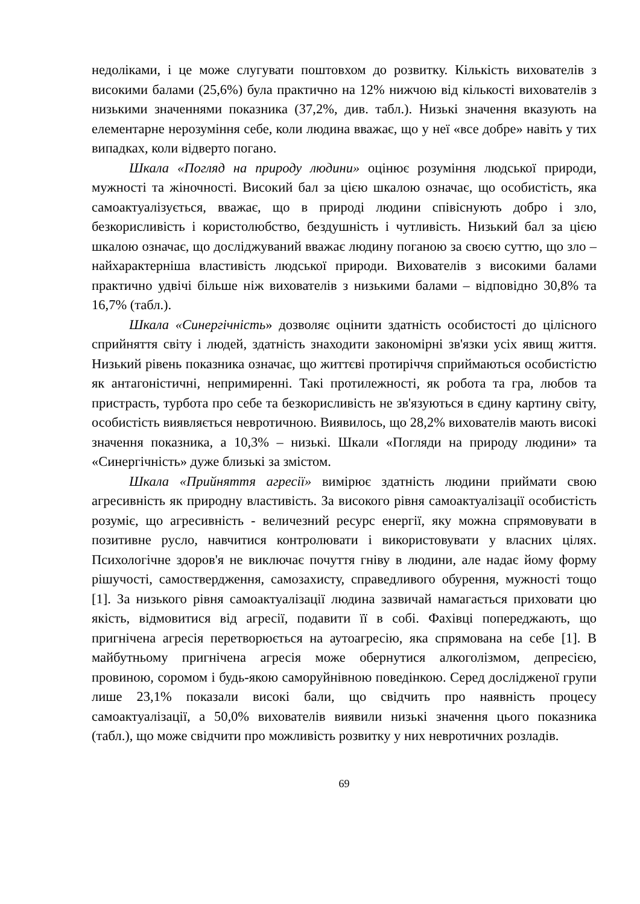недоліками, і це може слугувати поштовхом до розвитку. Кількість вихователів з високими балами (25,6%) була практично на 12% нижчою від кількості вихователів з низькими значеннями показника (37,2%, див. табл.). Низькі значення вказують на елементарне нерозуміння себе, коли людина вважає, що у неї «все добре» навіть у тих випадках, коли відверто погано.
Шкала «Погляд на природу людини» оцінює розуміння людської природи, мужності та жіночності. Високий бал за цією шкалою означає, що особистість, яка самоактуалізується, вважає, що в природі людини співіснують добро і зло, безкорисливість і користолюбство, бездушність і чутливість. Низький бал за цією шкалою означає, що досліджуваний вважає людину поганою за своєю суттю, що зло – найхарактерніша властивість людської природи. Вихователів з високими балами практично удвічі більше ніж вихователів з низькими балами – відповідно 30,8% та 16,7% (табл.).
Шкала «Синергічність» дозволяє оцінити здатність особистості до цілісного сприйняття світу і людей, здатність знаходити закономірні зв'язки усіх явищ життя. Низький рівень показника означає, що життєві протиріччя сприймаються особистістю як антагоністичні, непримиренні. Такі протилежності, як робота та гра, любов та пристрасть, турбота про себе та безкорисливість не зв'язуються в єдину картину світу, особистість виявляється невротичною. Виявилось, що 28,2% вихователів мають високі значення показника, а 10,3% – низькі. Шкали «Погляди на природу людини» та «Синергічність» дуже близькі за змістом.
Шкала «Прийняття агресії» вимірює здатність людини приймати свою агресивність як природну властивість. За високого рівня самоактуалізації особистість розуміє, що агресивність - величезний ресурс енергії, яку можна спрямовувати в позитивне русло, навчитися контролювати і використовувати у власних цілях. Психологічне здоров'я не виключає почуття гніву в людини, але надає йому форму рішучості, самоствердження, самозахисту, справедливого обурення, мужності тощо [1]. За низького рівня самоактуалізації людина зазвичай намагається приховати цю якість, відмовитися від агресії, подавити її в собі. Фахівці попереджають, що пригнічена агресія перетворюється на аутоагресію, яка спрямована на себе [1]. В майбутньому пригнічена агресія може обернутися алкоголізмом, депресією, провиною, соромом і будь-якою саморуйнівною поведінкою. Серед дослідженої групи лише 23,1% показали високі бали, що свідчить про наявність процесу самоактуалізації, а 50,0% вихователів виявили низькі значення цього показника (табл.), що може свідчити про можливість розвитку у них невротичних розладів.
69